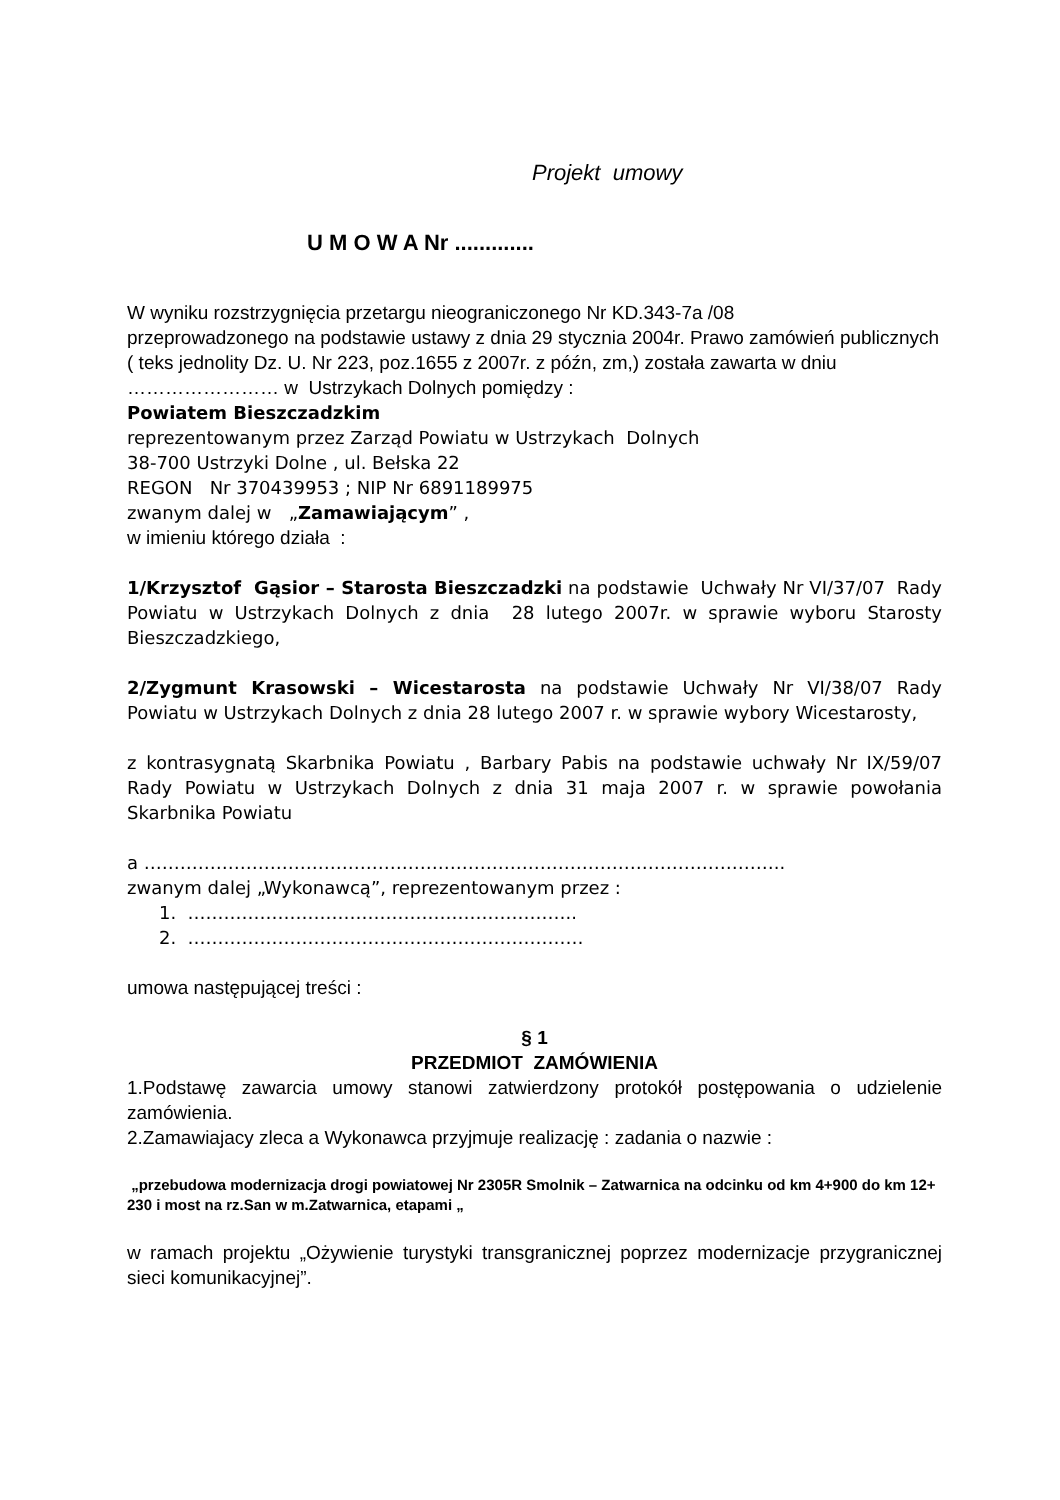Projekt umowy
U M O W A Nr .............
W wyniku rozstrzygnięcia przetargu nieograniczonego Nr KD.343-7a /08
przeprowadzonego na podstawie ustawy z dnia 29 stycznia 2004r. Prawo zamówień publicznych ( teks jednolity Dz. U. Nr 223, poz.1655 z 2007r. z późn, zm,) została zawarta w dniu …………………… w Ustrzykach Dolnych pomiędzy :
Powiatem Bieszczadzkim
reprezentowanym przez Zarząd Powiatu w Ustrzykach Dolnych
38-700 Ustrzyki Dolne , ul. Bełska 22
REGON Nr 370439953 ; NIP Nr 6891189975
zwanym dalej w „Zamawiającym” ,
w imieniu którego działa :
1/Krzysztof Gąsior – Starosta Bieszczadzki na podstawie Uchwały Nr VI/37/07 Rady Powiatu w Ustrzykach Dolnych z dnia 28 lutego 2007r. w sprawie wyboru Starosty Bieszczadzkiego,
2/Zygmunt Krasowski – Wicestarosta na podstawie Uchwały Nr VI/38/07 Rady Powiatu w Ustrzykach Dolnych z dnia 28 lutego 2007 r. w sprawie wybory Wicestarosty,
z kontrasygnatą Skarbnika Powiatu , Barbary Pabis na podstawie uchwały Nr IX/59/07 Rady Powiatu w Ustrzykach Dolnych z dnia 31 maja 2007 r. w sprawie powołania Skarbnika Powiatu
a ……………………………………………………………………………………………..
zwanym dalej „Wykonawcą”, reprezentowanym przez :
1. ………………………………………………………..
2. …………………………………………………………
umowa następującej treści :
§ 1
PRZEDMIOT ZAMÓWIENIA
1.Podstawę zawarcia umowy stanowi zatwierdzony protokół postępowania o udzielenie zamówienia.
2.Zamawiajacy zleca a Wykonawca przyjmuje realizację : zadania o nazwie :
„przebudowa modernizacja drogi powiatowej Nr 2305R Smolnik – Zatwarnica na odcinku od km 4+900 do km 12+ 230 i most na rz.San w m.Zatwarnica, etapami „
w ramach projektu „Ożywienie turystyki transgranicznej poprzez modernizacje przygranicznej sieci komunikacyjnej”.